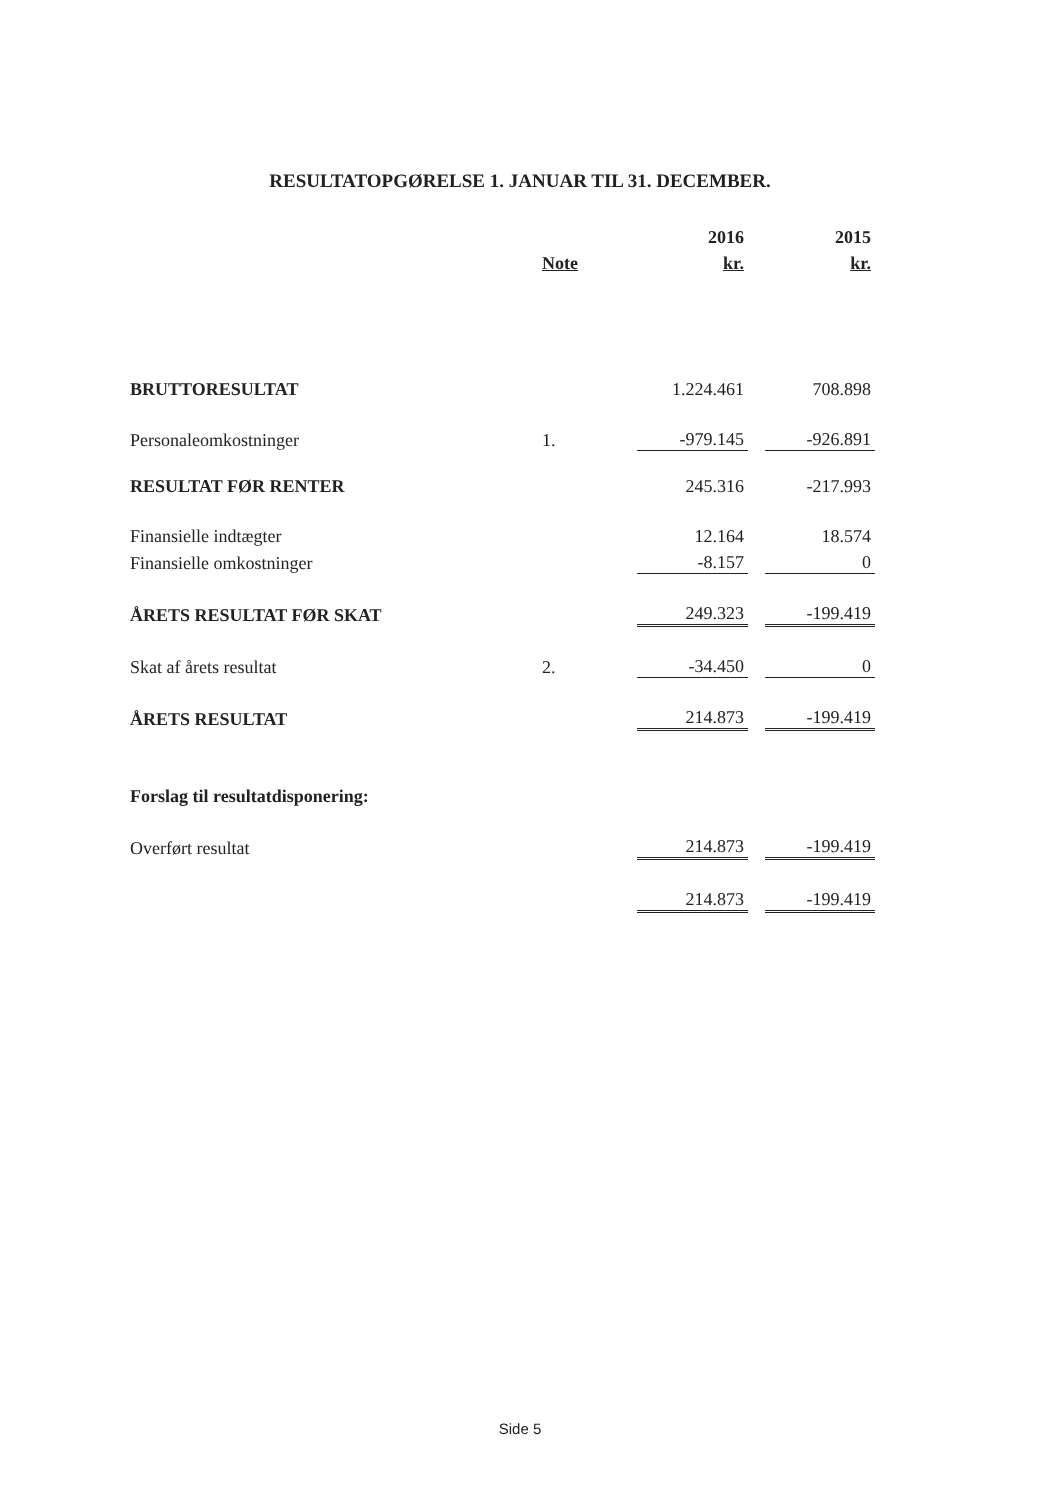RESULTATOPGØRELSE 1. JANUAR TIL 31. DECEMBER.
| | | 2016 | | 2015 |
| --- | --- | --- | --- | --- |
| | Note | kr. | | kr. |
| BRUTTORESULTAT | | 1.224.461 | | 708.898 |
| Personaleomkostninger | 1. | -979.145 | | -926.891 |
| RESULTAT FØR RENTER | | 245.316 | | -217.993 |
| Finansielle indtægter | | 12.164 | | 18.574 |
| Finansielle omkostninger | | -8.157 | | 0 |
| ÅRETS RESULTAT FØR SKAT | | 249.323 | | -199.419 |
| Skat af årets resultat | 2. | -34.450 | | 0 |
| ÅRETS RESULTAT | | 214.873 | | -199.419 |
| Forslag til resultatdisponering: | | | | |
| Overført resultat | | 214.873 | | -199.419 |
| | | 214.873 | | -199.419 |
Side 5